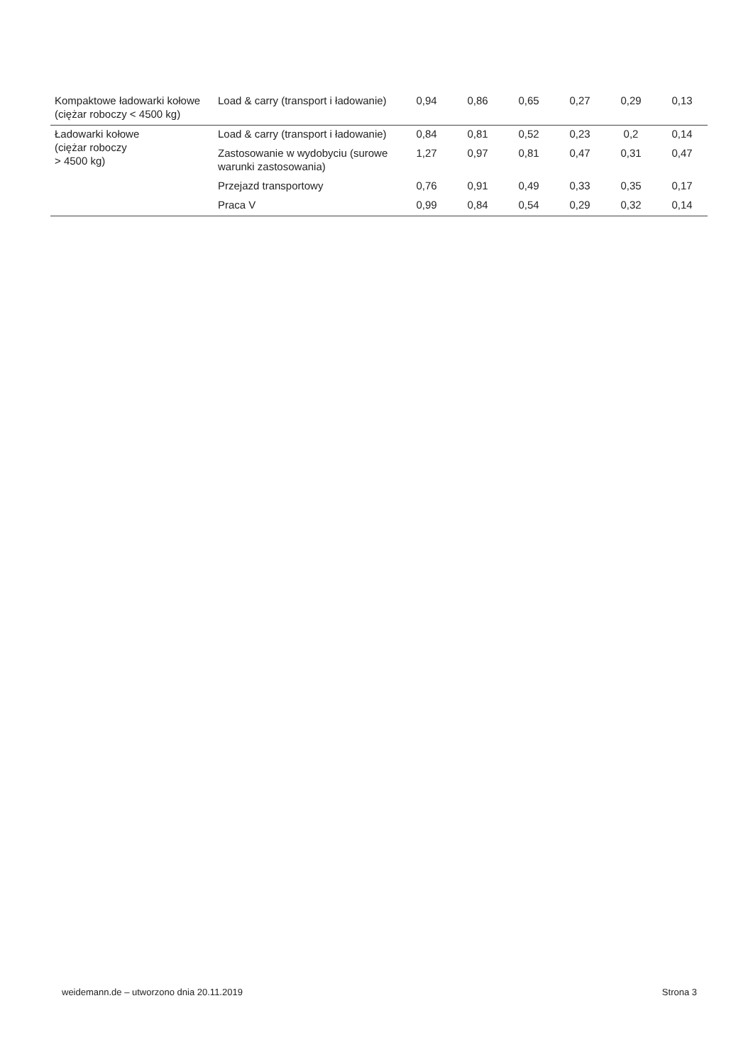| Kompaktowe ładowarki kołowe (ciężar roboczy < 4500 kg) | Load & carry (transport i ładowanie) | 0,94 | 0,86 | 0,65 | 0,27 | 0,29 | 0,13 |
| Ładowarki kołowe (ciężar roboczy > 4500 kg) | Load & carry (transport i ładowanie) | 0,84 | 0,81 | 0,52 | 0,23 | 0,2 | 0,14 |
| | Zastosowanie w wydobyciu (surowe warunki zastosowania) | 1,27 | 0,97 | 0,81 | 0,47 | 0,31 | 0,47 |
| | Przejazd transportowy | 0,76 | 0,91 | 0,49 | 0,33 | 0,35 | 0,17 |
| | Praca V | 0,99 | 0,84 | 0,54 | 0,29 | 0,32 | 0,14 |
weidemann.de – utworzono dnia 20.11.2019 Strona 3